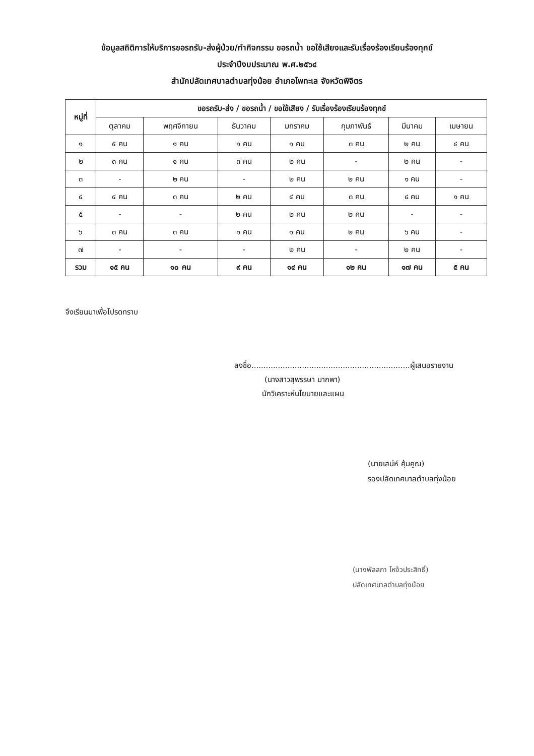ข้อมูลสถิติการให้บริการขอรถรับ-ส่งผู้ป่วย/ทำกิจกรรม ขอรถน้ำ ขอใช้เสียงและรับเรื่องร้องเรียนร้องทุกข์
ประจำปีงบประมาณ พ.ศ.๒๕๖๔
สำนักปลัดเทศบาลตำบลทุ่งน้อย อำเภอโพทะเล จังหวัดพิจิตร
| หมู่ที่ | ขอรถรับ-ส่ง / ขอรถน้ำ / ขอใช้เสียง / รับเรื่องร้องเรียนร้องทุกข์ | | | | | | |
| --- | --- | --- | --- | --- | --- | --- | --- |
| | ตุลาคม | พฤศจิกายน | ธันวาคม | มกราคม | กุมภาพันธ์ | มีนาคม | เมษายน |
| ๑ | ๕ คน | ๑ คน | ๑ คน | ๑ คน | ๓ คน | ๒ คน | ๔ คน |
| ๒ | ๓ คน | ๑ คน | ๓ คน | ๒ คน | - | ๒ คน | - |
| ๓ | - | ๒ คน | - | ๒ คน | ๒ คน | ๑ คน | - |
| ๔ | ๔ คน | ๓ คน | ๒ คน | ๔ คน | ๓ คน | ๔ คน | ๑ คน |
| ๕ | - | - | ๒ คน | ๒ คน | ๒ คน | - | - |
| ๖ | ๓ คน | ๓ คน | ๑ คน | ๑ คน | ๒ คน | ๖ คน | - |
| ๗ | - | - | - | ๒ คน | - | ๒ คน | - |
| รวม | ๑๕ คน | ๑๐ คน | ๙ คน | ๑๔ คน | ๑๒ คน | ๑๗ คน | ๕ คน |
จึงเรียนมาเพื่อโปรดทราบ
ลงชื่อ..................................................................ผู้เสนอรายงาน
(นางสาวสุพรรษา มากพา)
นักวิเคราะห์นโยบายและแผน
(นายเสน่ห์ คุ้มคูณ)
รองปลัดเทศบาลตำบลทุ่งน้อย
(นางพัลลภา โหง้วประสิทธิ์)
ปลัดเทศบาลตำบลทุ่งน้อย